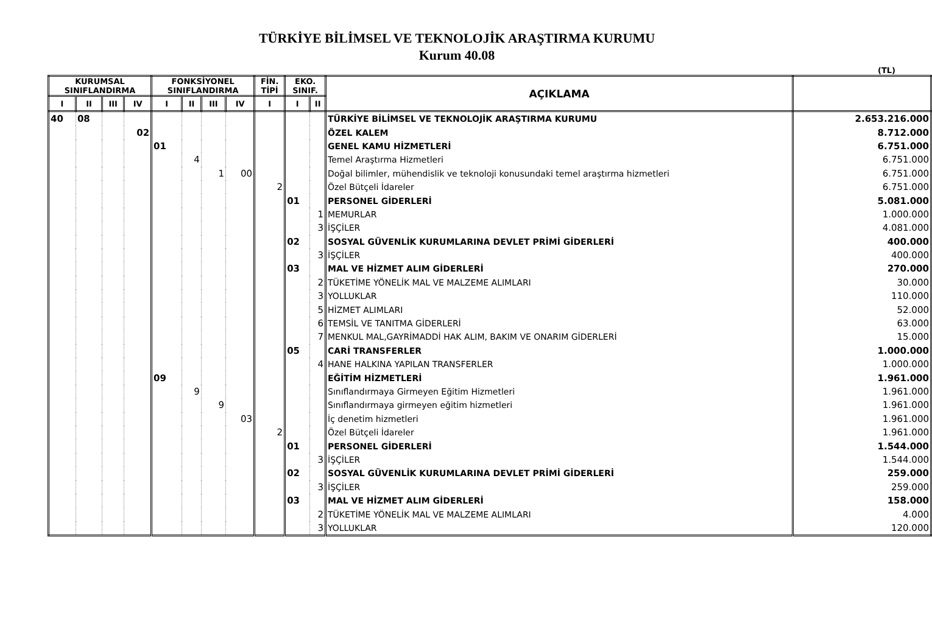TÜRKİYE BİLİMSEL VE TEKNOLOJİK ARAŞTIRMA KURUMU
Kurum 40.08
(TL)
| KURUMSAL SINIFLANDIRMA | | | | FONKSİYONEL SINIFLANDIRMA | | | | FİN. TİPİ | EKO. SINIF. | | AÇIKLAMA | |
| --- | --- | --- | --- | --- | --- | --- | --- | --- | --- | --- | --- | --- |
| I | II | III | IV | I | II | III | IV | I | I | II | | |
| 40 | 08 | | | | | | | | | | TÜRKİYE BİLİMSEL VE TEKNOLOJİK ARAŞTIRMA KURUMU | 2.653.216.000 |
| | | | 02 | | | | | | | | ÖZEL KALEM | 8.712.000 |
| | | | | 01 | | | | | | | GENEL KAMU HİZMETLERİ | 6.751.000 |
| | | | | | 4 | | | | | | Temel Araştırma Hizmetleri | 6.751.000 |
| | | | | | | 1 | 00 | | | | Doğal bilimler, mühendislik ve teknoloji konusundaki temel araştırma hizmetleri | 6.751.000 |
| | | | | | | | | 2 | | | Özel Bütçeli İdareler | 6.751.000 |
| | | | | | | | | | 01 | | PERSONEL GİDERLERİ | 5.081.000 |
| | | | | | | | | | | 1 | MEMURLAR | 1.000.000 |
| | | | | | | | | | | 3 | İŞÇİLER | 4.081.000 |
| | | | | | | | | | 02 | | SOSYAL GÜVENLİK KURUMLARINA DEVLET PRİMİ GİDERLERİ | 400.000 |
| | | | | | | | | | | 3 | İŞÇİLER | 400.000 |
| | | | | | | | | | 03 | | MAL VE HİZMET ALIM GİDERLERİ | 270.000 |
| | | | | | | | | | | 2 | TÜKETİME YÖNELİK MAL VE MALZEME ALIMLARI | 30.000 |
| | | | | | | | | | | 3 | YOLLUKLAR | 110.000 |
| | | | | | | | | | | 5 | HİZMET ALIMLARI | 52.000 |
| | | | | | | | | | | 6 | TEMSİL VE TANITMA GİDERLERİ | 63.000 |
| | | | | | | | | | | 7 | MENKUL MAL,GAYRİMADDİ HAK ALIM, BAKIM VE ONARIM GİDERLERİ | 15.000 |
| | | | | | | | | | 05 | | CARİ TRANSFERLER | 1.000.000 |
| | | | | | | | | | | 4 | HANE HALKINA YAPILAN TRANSFERLER | 1.000.000 |
| | | | | 09 | | | | | | | EĞİTİM HİZMETLERİ | 1.961.000 |
| | | | | | 9 | | | | | | Sınıflandırmaya Girmeyen Eğitim Hizmetleri | 1.961.000 |
| | | | | | | 9 | | | | | Sınıflandırmaya girmeyen eğitim hizmetleri | 1.961.000 |
| | | | | | | | 03 | | | | İç denetim hizmetleri | 1.961.000 |
| | | | | | | | | 2 | | | Özel Bütçeli İdareler | 1.961.000 |
| | | | | | | | | | 01 | | PERSONEL GİDERLERİ | 1.544.000 |
| | | | | | | | | | | 3 | İŞÇİLER | 1.544.000 |
| | | | | | | | | | 02 | | SOSYAL GÜVENLİK KURUMLARINA DEVLET PRİMİ GİDERLERİ | 259.000 |
| | | | | | | | | | | 3 | İŞÇİLER | 259.000 |
| | | | | | | | | | 03 | | MAL VE HİZMET ALIM GİDERLERİ | 158.000 |
| | | | | | | | | | | 2 | TÜKETİME YÖNELİK MAL VE MALZEME ALIMLARI | 4.000 |
| | | | | | | | | | | 3 | YOLLUKLAR | 120.000 |